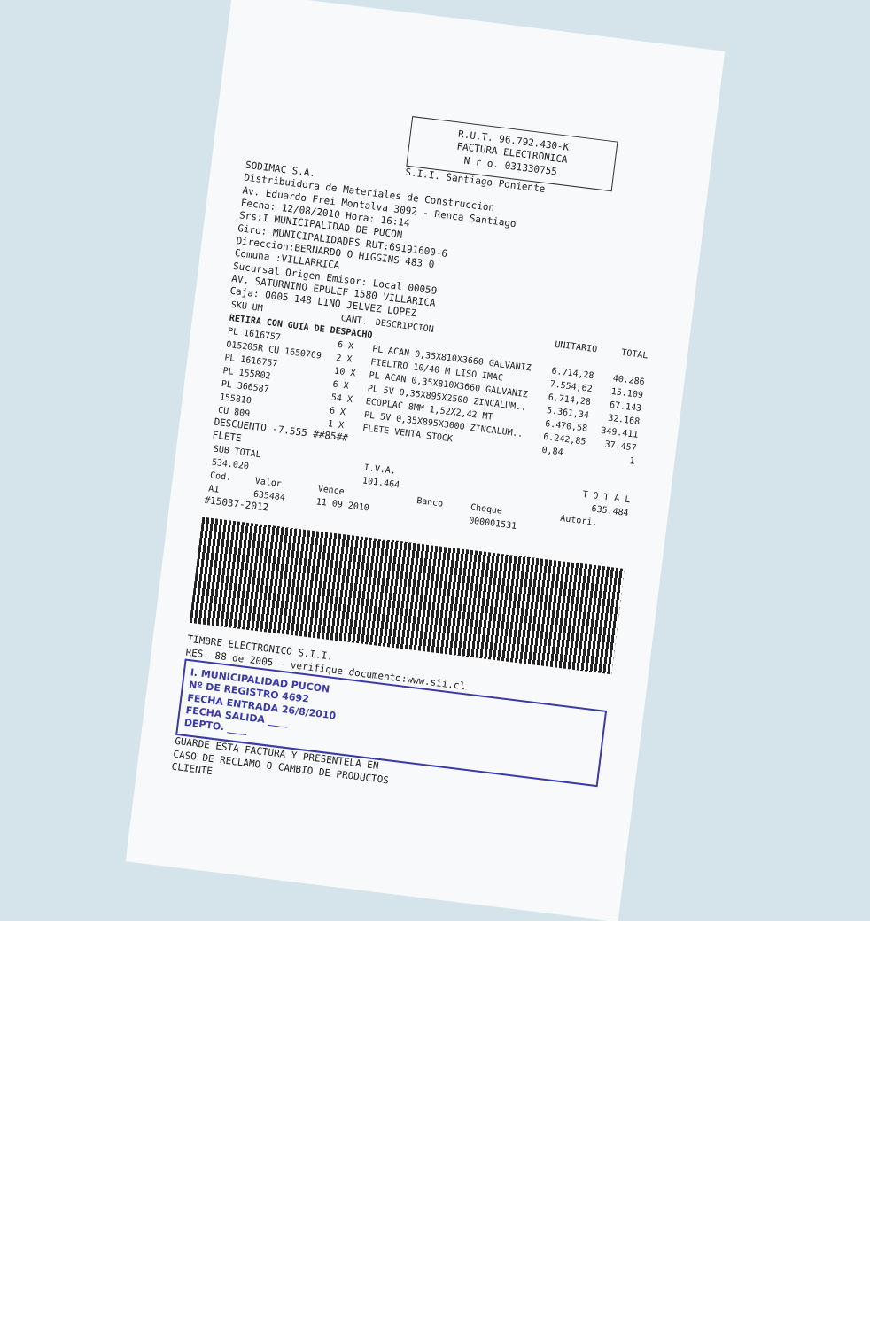R.U.T. 96.792.430-K
FACTURA ELECTRONICA
N r o. 031330755
S.I.I. Santiago Poniente
SODIMAC S.A.
Distribuidora de Materiales de Construccion
Av. Eduardo Frei Montalva 3092 - Renca Santiago
Fecha: 12/08/2010 Hora: 16:14
Srs:I MUNICIPALIDAD DE PUCON
Giro: MUNICIPALIDADES RUT:69191600-6
Direccion:BERNARDO O HIGGINS 483 0
Comuna :VILLARRICA
Sucursal Origen Emisor: Local 00059
AV. SATURNINO EPULEF 1580 VILLARICA
Caja: 0005 148 LINO JELVEZ LOPEZ
| SKU UM | CANT. | DESCRIPCION | UNITARIO | TOTAL |
| --- | --- | --- | --- | --- |
| RETIRA CON GUIA DE DESPACHO | | | | |
| PL 1616757 | 6 X | PL ACAN 0,35X810X3660 GALVANIZ | 6.714,28 | 40.286 |
| 015205R CU 1650769 | 2 X | FIELTRO 10/40 M LISO IMAC | 7.554,62 | 15.109 |
| PL 1616757 | 10 X | PL ACAN 0,35X810X3660 GALVANIZ | 6.714,28 | 67.143 |
| PL 155802 | 6 X | PL 5V 0,35X895X2500 ZINCALUM.. | 5.361,34 | 32.168 |
| PL 366587 | 54 X | ECOPLAC 8MM 1,52X2,42 MT | 6.470,58 | 349.411 |
| 155810 | 6 X | PL 5V 0,35X895X3000 ZINCALUM.. | 6.242,85 | 37.457 |
| CU 809 | 1 X | FLETE VENTA STOCK | 0,84 | 1 |
DESCUENTO -7.555 ##85##
FLETE
| SUB TOTAL | I.V.A. | T O T A L |
| --- | --- | --- |
| 534.020 | 101.464 | 635.484 |
| Cod. | Valor | Vence | Banco | Cheque | Autori. |
| --- | --- | --- | --- | --- | --- |
| A1 | 635484 | 11 09 2010 | | 000001531 | |
#15037-2012
TIMBRE ELECTRONICO S.I.I.
RES. 88 de 2005 - verifique documento:www.sii.cl
I. MUNICIPALIDAD PUCON
Nº DE REGISTRO 4692
FECHA ENTRADA 26/8/2010
FECHA SALIDA ____
DEPTO. ____
GUARDE ESTA FACTURA Y PRESENTELA EN
CASO DE RECLAMO O CAMBIO DE PRODUCTOS
CLIENTE